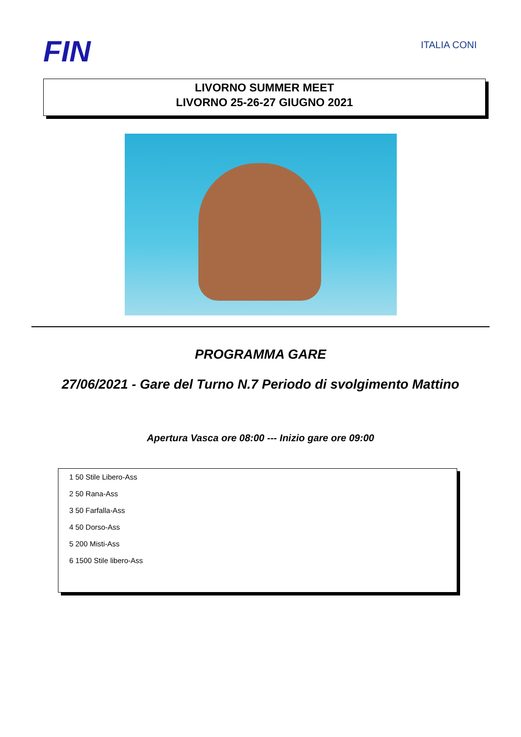FIN
ITALIA CONI
LIVORNO SUMMER MEET
LIVORNO 25-26-27 GIUGNO 2021
PROGRAMMA GARE
27/06/2021 - Gare del Turno N.7 Periodo di svolgimento Mattino
Apertura Vasca ore 08:00 --- Inizio gare ore 09:00
1 50 Stile Libero-Ass
2 50 Rana-Ass
3 50 Farfalla-Ass
4 50 Dorso-Ass
5 200 Misti-Ass
6 1500 Stile libero-Ass